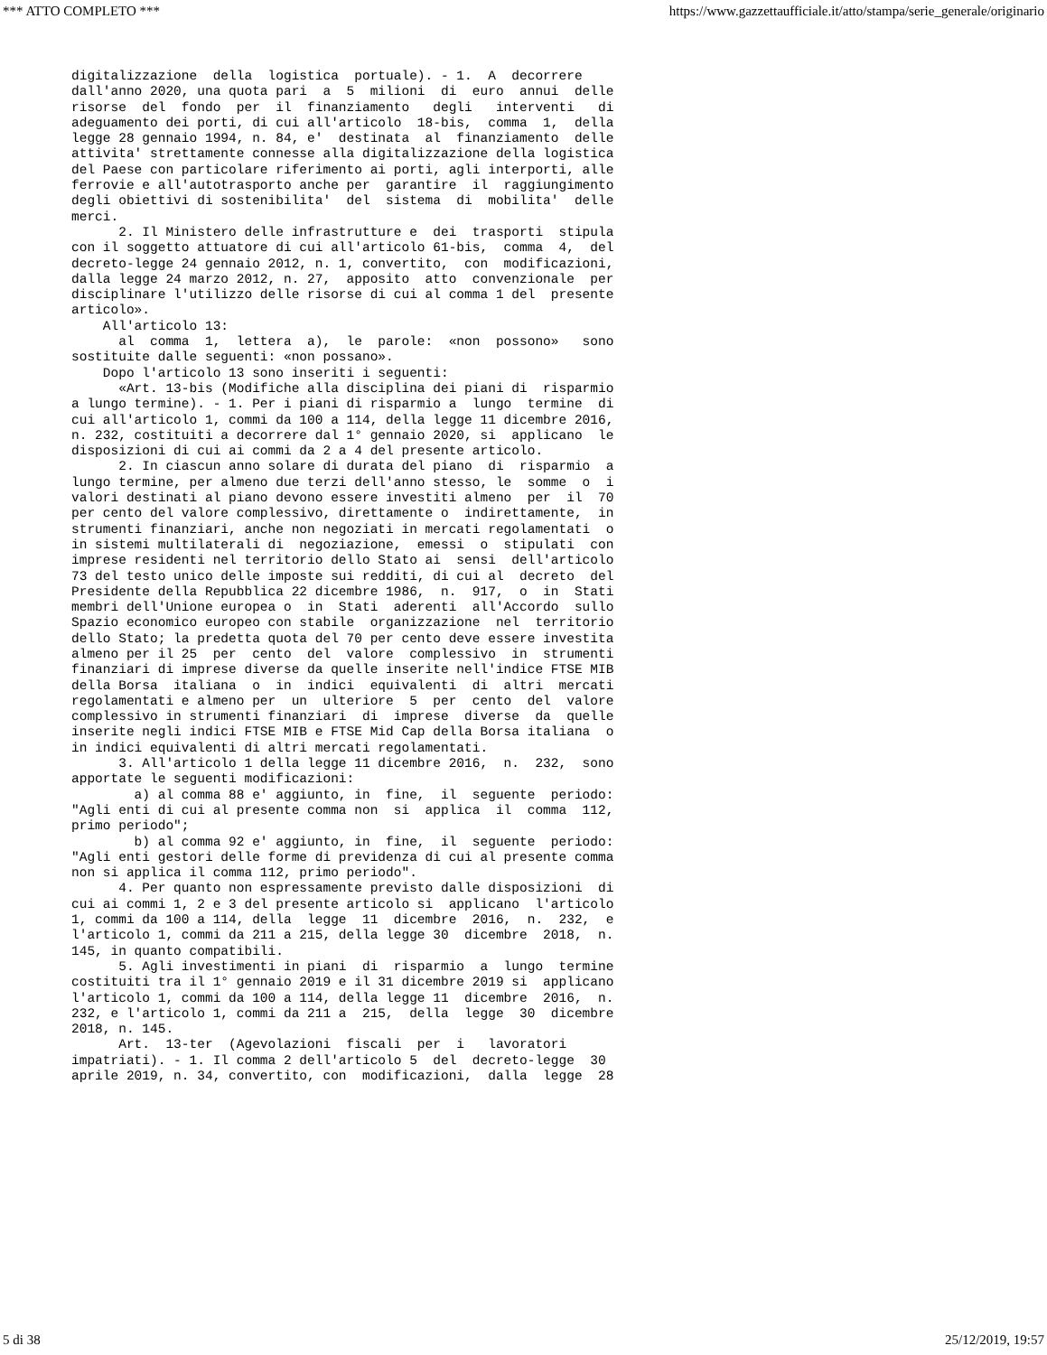*** ATTO COMPLETO *** https://www.gazzettaufficiale.it/atto/stampa/serie_generale/originario
digitalizzazione  della  logistica  portuale). - 1.  A  decorrere
dall'anno 2020, una quota pari  a  5  milioni  di  euro  annui  delle
risorse  del  fondo  per  il  finanziamento   degli   interventi   di
adeguamento dei porti, di cui all'articolo  18-bis,  comma  1,  della
legge 28 gennaio 1994, n. 84, e'  destinata  al  finanziamento  delle
attivita' strettamente connesse alla digitalizzazione della logistica
del Paese con particolare riferimento ai porti, agli interporti, alle
ferrovie e all'autotrasporto anche per  garantire  il  raggiungimento
degli obiettivi di sostenibilita'  del  sistema  di  mobilita'  delle
merci.
      2. Il Ministero delle infrastrutture e  dei  trasporti  stipula
con il soggetto attuatore di cui all'articolo 61-bis,  comma  4,  del
decreto-legge 24 gennaio 2012, n. 1, convertito,  con  modificazioni,
dalla legge 24 marzo 2012, n. 27,  apposito  atto  convenzionale  per
disciplinare l'utilizzo delle risorse di cui al comma 1 del  presente
articolo».
    All'articolo 13:
      al  comma  1,  lettera  a),  le  parole:  «non  possono»   sono
sostituite dalle seguenti: «non possano».
    Dopo l'articolo 13 sono inseriti i seguenti:
      «Art. 13-bis (Modifiche alla disciplina dei piani di  risparmio
a lungo termine). - 1. Per i piani di risparmio a  lungo  termine  di
cui all'articolo 1, commi da 100 a 114, della legge 11 dicembre 2016,
n. 232, costituiti a decorrere dal 1° gennaio 2020, si  applicano  le
disposizioni di cui ai commi da 2 a 4 del presente articolo.
      2. In ciascun anno solare di durata del piano  di  risparmio  a
lungo termine, per almeno due terzi dell'anno stesso, le  somme  o  i
valori destinati al piano devono essere investiti almeno  per  il  70
per cento del valore complessivo, direttamente o  indirettamente,  in
strumenti finanziari, anche non negoziati in mercati regolamentati  o
in sistemi multilaterali di  negoziazione,  emessi  o  stipulati  con
imprese residenti nel territorio dello Stato ai  sensi  dell'articolo
73 del testo unico delle imposte sui redditi, di cui al  decreto  del
Presidente della Repubblica 22 dicembre 1986,  n.  917,  o  in  Stati
membri dell'Unione europea o  in  Stati  aderenti  all'Accordo  sullo
Spazio economico europeo con stabile  organizzazione  nel  territorio
dello Stato; la predetta quota del 70 per cento deve essere investita
almeno per il 25  per  cento  del  valore  complessivo  in  strumenti
finanziari di imprese diverse da quelle inserite nell'indice FTSE MIB
della Borsa  italiana  o  in  indici  equivalenti  di  altri  mercati
regolamentati e almeno per  un  ulteriore  5  per  cento  del  valore
complessivo in strumenti finanziari  di  imprese  diverse  da  quelle
inserite negli indici FTSE MIB e FTSE Mid Cap della Borsa italiana  o
in indici equivalenti di altri mercati regolamentati.
      3. All'articolo 1 della legge 11 dicembre 2016,  n.  232,  sono
apportate le seguenti modificazioni:
        a) al comma 88 e' aggiunto, in  fine,  il  seguente  periodo:
"Agli enti di cui al presente comma non  si  applica  il  comma  112,
primo periodo";
        b) al comma 92 e' aggiunto, in  fine,  il  seguente  periodo:
"Agli enti gestori delle forme di previdenza di cui al presente comma
non si applica il comma 112, primo periodo".
      4. Per quanto non espressamente previsto dalle disposizioni  di
cui ai commi 1, 2 e 3 del presente articolo si  applicano  l'articolo
1, commi da 100 a 114, della  legge  11  dicembre  2016,  n.  232,  e
l'articolo 1, commi da 211 a 215, della legge 30  dicembre  2018,  n.
145, in quanto compatibili.
      5. Agli investimenti in piani  di  risparmio  a  lungo  termine
costituiti tra il 1° gennaio 2019 e il 31 dicembre 2019 si  applicano
l'articolo 1, commi da 100 a 114, della legge 11  dicembre  2016,  n.
232, e l'articolo 1, commi da 211 a  215,  della  legge  30  dicembre
2018, n. 145.
      Art.  13-ter  (Agevolazioni  fiscali  per  i   lavoratori
impatriati). - 1. Il comma 2 dell'articolo 5  del  decreto-legge  30
aprile 2019, n. 34, convertito, con  modificazioni,  dalla  legge  28
5 di 38 25/12/2019, 19:57